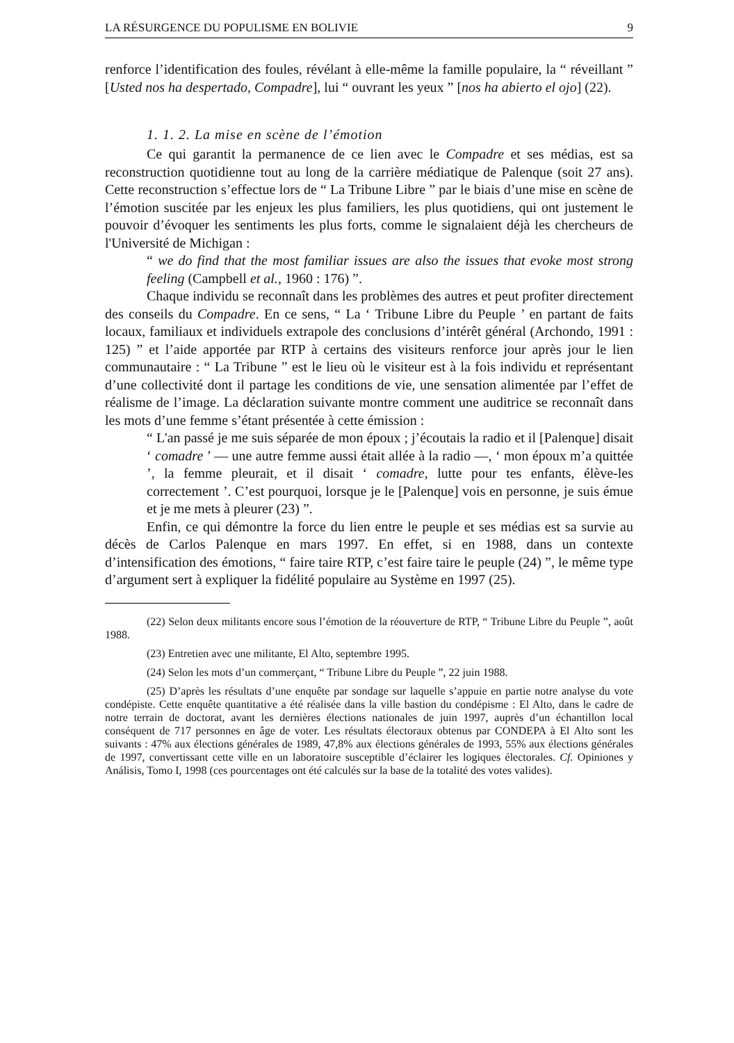LA RÉSURGENCE DU POPULISME EN BOLIVIE 9
renforce l’identification des foules, révélant à elle-même la famille populaire, la “ réveillant ” [Usted nos ha despertado, Compadre], lui “ ouvrant les yeux ” [nos ha abierto el ojo] (22).
1. 1. 2. La mise en scène de l’émotion
Ce qui garantit la permanence de ce lien avec le Compadre et ses médias, est sa reconstruction quotidienne tout au long de la carrière médiatique de Palenque (soit 27 ans). Cette reconstruction s’effectue lors de “ La Tribune Libre ” par le biais d’une mise en scène de l’émotion suscitée par les enjeux les plus familiers, les plus quotidiens, qui ont justement le pouvoir d’évoquer les sentiments les plus forts, comme le signalaient déjà les chercheurs de l'Université de Michigan :
“ we do find that the most familiar issues are also the issues that evoke most strong feeling (Campbell et al., 1960 : 176) ”.
Chaque individu se reconnaît dans les problèmes des autres et peut profiter directement des conseils du Compadre. En ce sens, “ La ‘ Tribune Libre du Peuple ’ en partant de faits locaux, familiaux et individuels extrapole des conclusions d’intérêt général (Archondo, 1991 : 125) ” et l’aide apportée par RTP à certains des visiteurs renforce jour après jour le lien communautaire : “ La Tribune ” est le lieu où le visiteur est à la fois individu et représentant d’une collectivité dont il partage les conditions de vie, une sensation alimentée par l’effet de réalisme de l’image. La déclaration suivante montre comment une auditrice se reconnaît dans les mots d’une femme s’étant présentée à cette émission :
“ L'an passé je me suis séparée de mon époux ; j’écoutais la radio et il [Palenque] disait ‘ comadre ’ — une autre femme aussi était allée à la radio —, ‘ mon époux m’a quittée ’, la femme pleurait, et il disait ‘ comadre, lutte pour tes enfants, élève-les correctement ’. C’est pourquoi, lorsque je le [Palenque] vois en personne, je suis émue et je me mets à pleurer (23) ”.
Enfin, ce qui démontre la force du lien entre le peuple et ses médias est sa survie au décès de Carlos Palenque en mars 1997. En effet, si en 1988, dans un contexte d’intensification des émotions, “ faire taire RTP, c’est faire taire le peuple (24) ”, le même type d’argument sert à expliquer la fidélité populaire au Système en 1997 (25).
(22) Selon deux militants encore sous l’émotion de la réouverture de RTP, “ Tribune Libre du Peuple ”, août 1988.
(23) Entretien avec une militante, El Alto, septembre 1995.
(24) Selon les mots d’un commerçant, “ Tribune Libre du Peuple ”, 22 juin 1988.
(25) D’après les résultats d’une enquête par sondage sur laquelle s’appuie en partie notre analyse du vote condépiste. Cette enquête quantitative a été réalisée dans la ville bastion du condépisme : El Alto, dans le cadre de notre terrain de doctorat, avant les dernières élections nationales de juin 1997, auprès d’un échantillon local conséquent de 717 personnes en âge de voter. Les résultats électoraux obtenus par CONDEPA à El Alto sont les suivants : 47% aux élections générales de 1989, 47,8% aux élections générales de 1993, 55% aux élections générales de 1997, convertissant cette ville en un laboratoire susceptible d’éclairer les logiques électorales. Cf. Opiniones y Análisis, Tomo I, 1998 (ces pourcentages ont été calculés sur la base de la totalité des votes valides).